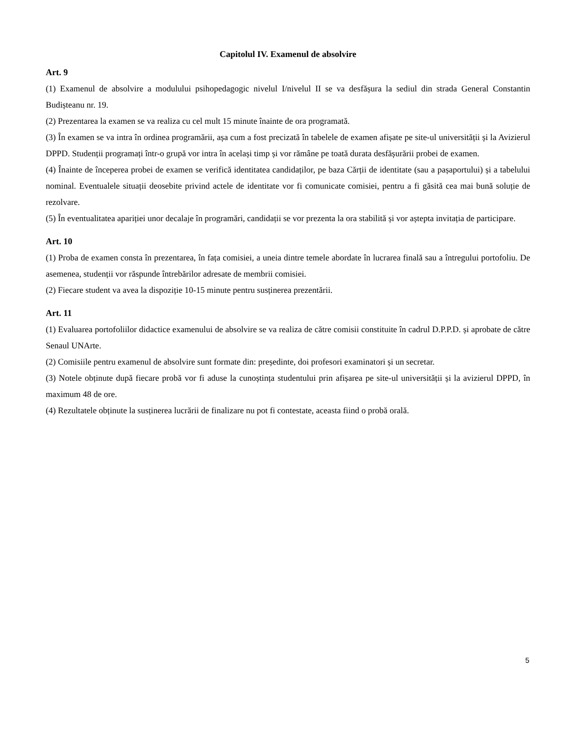Capitolul IV. Examenul de absolvire
Art. 9
(1) Examenul de absolvire a modulului psihopedagogic nivelul I/nivelul II se va desfășura la sediul din strada General Constantin Budișteanu nr. 19.
(2) Prezentarea la examen se va realiza cu cel mult 15 minute înainte de ora programată.
(3) În examen se va intra în ordinea programării, așa cum a fost precizată în tabelele de examen afișate pe site-ul universității și la Avizierul DPPD. Studenții programați într-o grupă vor intra în același timp și vor rămâne pe toată durata desfășurării probei de examen.
(4) Înainte de începerea probei de examen se verifică identitatea candidaților, pe baza Cărții de identitate (sau a pașaportului) și a tabelului nominal. Eventualele situații deosebite privind actele de identitate vor fi comunicate comisiei, pentru a fi găsită cea mai bună soluție de rezolvare.
(5) În eventualitatea apariției unor decalaje în programări, candidații se vor prezenta la ora stabilită și vor aștepta invitația de participare.
Art. 10
(1) Proba de examen consta în prezentarea, în fața comisiei, a uneia dintre temele abordate în lucrarea finală sau a întregului portofoliu. De asemenea, studenții vor răspunde întrebărilor adresate de membrii comisiei.
(2) Fiecare student va avea la dispoziție 10-15 minute pentru susținerea prezentării.
Art. 11
(1) Evaluarea portofoliilor didactice examenului de absolvire se va realiza de către comisii constituite în cadrul D.P.P.D. și aprobate de către Senaul UNArte.
(2) Comisiile pentru examenul de absolvire sunt formate din: președinte, doi profesori examinatori și un secretar.
(3) Notele obținute după fiecare probă vor fi aduse la cunoștința studentului prin afișarea pe site-ul universității și la avizierul DPPD, în maximum 48 de ore.
(4) Rezultatele obținute la susținerea lucrării de finalizare nu pot fi contestate, aceasta fiind o probă orală.
5